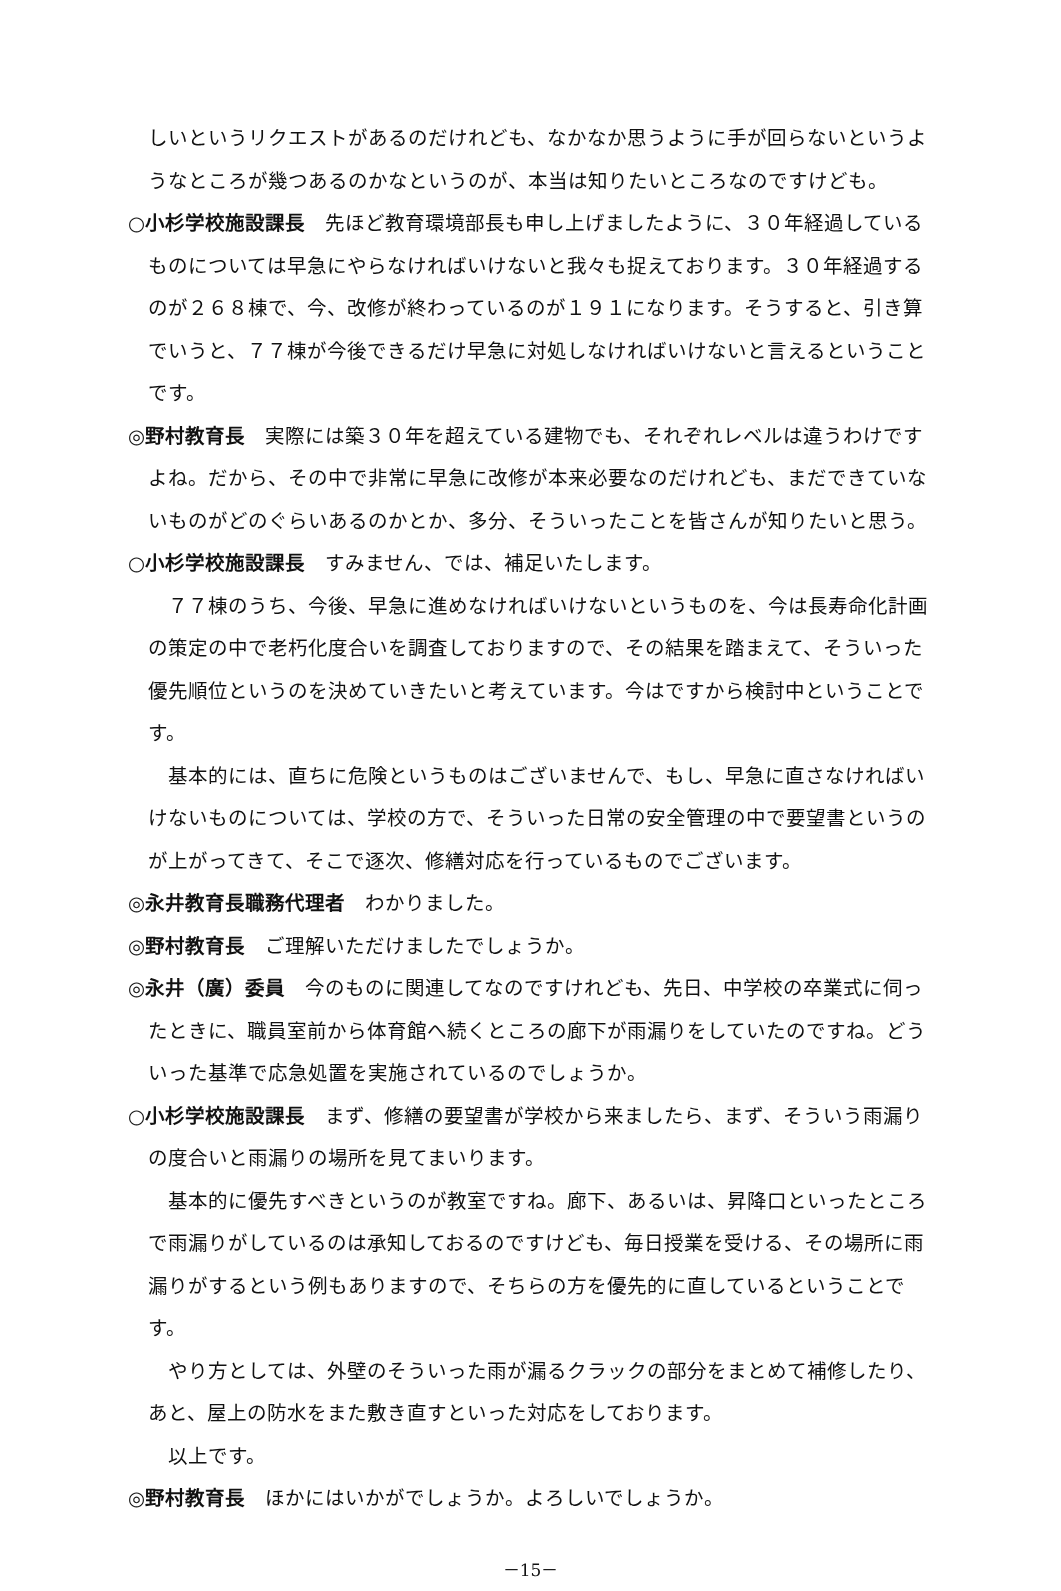しいというリクエストがあるのだけれども、なかなか思うように手が回らないというようなところが幾つあるのかなというのが、本当は知りたいところなのですけども。
○小杉学校施設課長　先ほど教育環境部長も申し上げましたように、３０年経過しているものについては早急にやらなければいけないと我々も捉えております。３０年経過するのが２６８棟で、今、改修が終わっているのが１９１になります。そうすると、引き算でいうと、７７棟が今後できるだけ早急に対処しなければいけないと言えるということです。
◎野村教育長　実際には築３０年を超えている建物でも、それぞれレベルは違うわけですよね。だから、その中で非常に早急に改修が本来必要なのだけれども、まだできていないものがどのぐらいあるのかとか、多分、そういったことを皆さんが知りたいと思う。
○小杉学校施設課長　すみません、では、補足いたします。
７７棟のうち、今後、早急に進めなければいけないというものを、今は長寿命化計画の策定の中で老朽化度合いを調査しておりますので、その結果を踏まえて、そういった優先順位というのを決めていきたいと考えています。今はですから検討中ということです。
基本的には、直ちに危険というものはございませんで、もし、早急に直さなければいけないものについては、学校の方で、そういった日常の安全管理の中で要望書というのが上がってきて、そこで逐次、修繕対応を行っているものでございます。
◎永井教育長職務代理者　わかりました。
◎野村教育長　ご理解いただけましたでしょうか。
◎永井（廣）委員　今のものに関連してなのですけれども、先日、中学校の卒業式に伺ったときに、職員室前から体育館へ続くところの廊下が雨漏りをしていたのですね。どういった基準で応急処置を実施されているのでしょうか。
○小杉学校施設課長　まず、修繕の要望書が学校から来ましたら、まず、そういう雨漏りの度合いと雨漏りの場所を見てまいります。
基本的に優先すべきというのが教室ですね。廊下、あるいは、昇降口といったところで雨漏りがしているのは承知しておるのですけども、毎日授業を受ける、その場所に雨漏りがするという例もありますので、そちらの方を優先的に直しているということです。
やり方としては、外壁のそういった雨が漏るクラックの部分をまとめて補修したり、あと、屋上の防水をまた敷き直すといった対応をしております。
以上です。
◎野村教育長　ほかにはいかがでしょうか。よろしいでしょうか。
－15－